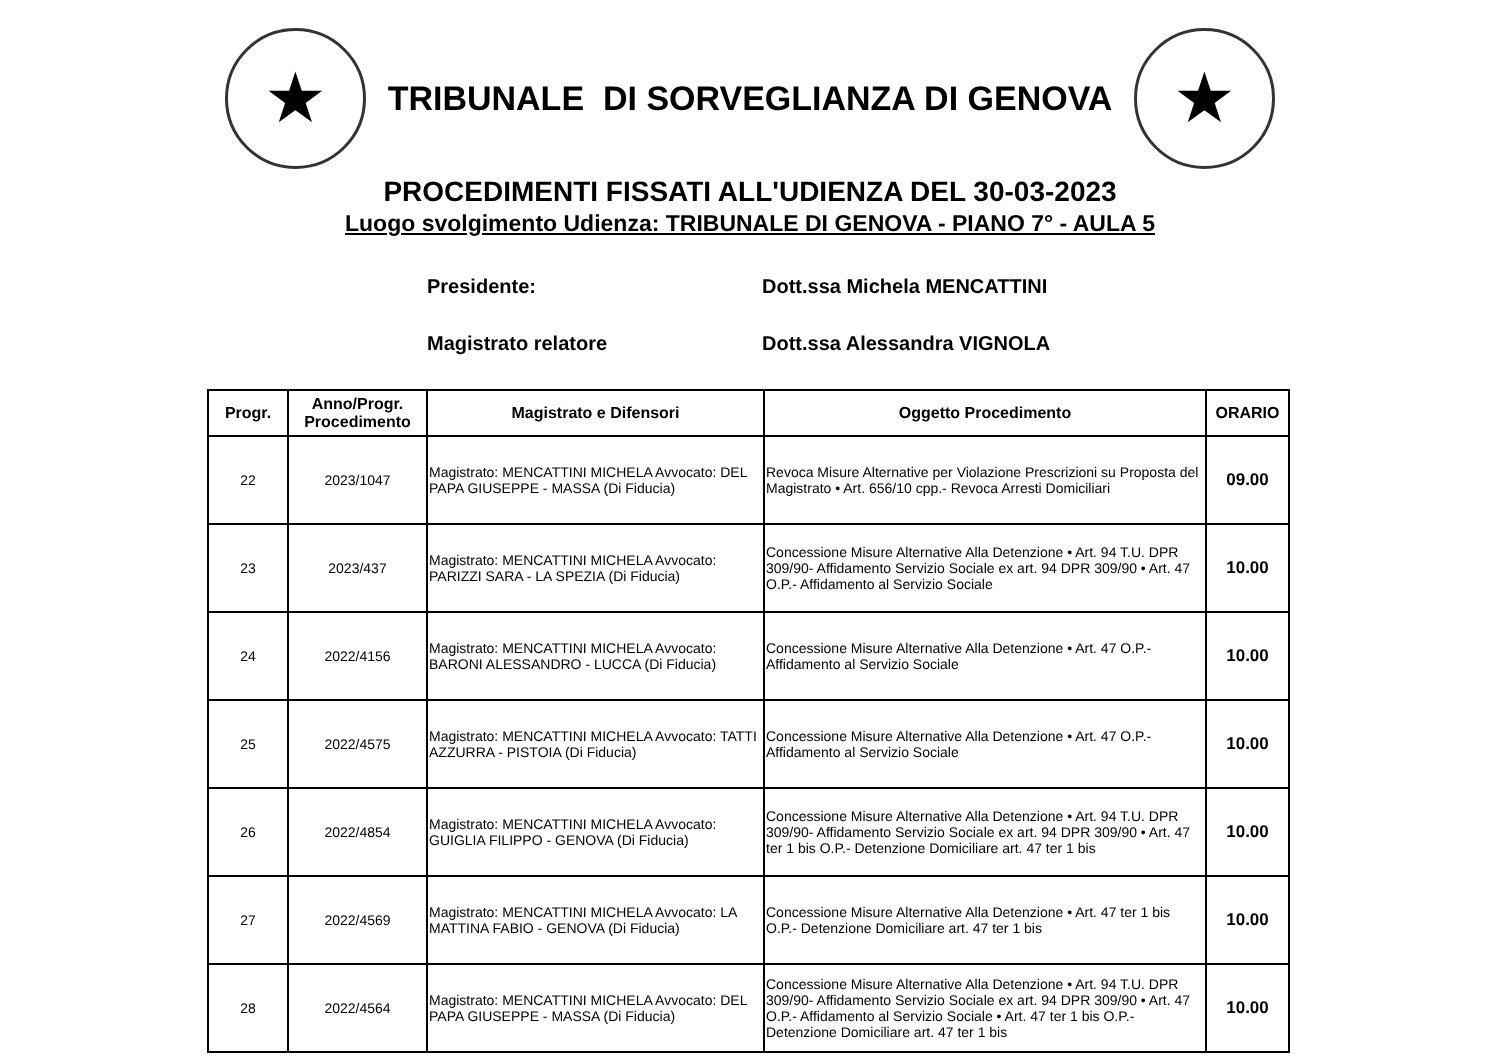★
TRIBUNALE DI SORVEGLIANZA DI GENOVA
★
PROCEDIMENTI FISSATI ALL'UDIENZA DEL 30-03-2023
Luogo svolgimento Udienza: TRIBUNALE DI GENOVA - PIANO 7° - AULA 5
Presidente: Dott.ssa Michela MENCATTINI
Magistrato relatore Dott.ssa Alessandra VIGNOLA
| Progr. | Anno/Progr. Procedimento | Magistrato e Difensori | Oggetto Procedimento | ORARIO |
| --- | --- | --- | --- | --- |
| 22 | 2023/1047 | Magistrato: MENCATTINI MICHELA Avvocato: DEL PAPA GIUSEPPE - MASSA (Di Fiducia) | Revoca Misure Alternative per Violazione Prescrizioni su Proposta del Magistrato • Art. 656/10 cpp.- Revoca Arresti Domiciliari | 09.00 |
| 23 | 2023/437 | Magistrato: MENCATTINI MICHELA Avvocato: PARIZZI SARA - LA SPEZIA (Di Fiducia) | Concessione Misure Alternative Alla Detenzione • Art. 94 T.U. DPR 309/90- Affidamento Servizio Sociale ex art. 94 DPR 309/90 • Art. 47 O.P.- Affidamento al Servizio Sociale | 10.00 |
| 24 | 2022/4156 | Magistrato: MENCATTINI MICHELA Avvocato: BARONI ALESSANDRO - LUCCA (Di Fiducia) | Concessione Misure Alternative Alla Detenzione • Art. 47 O.P.- Affidamento al Servizio Sociale | 10.00 |
| 25 | 2022/4575 | Magistrato: MENCATTINI MICHELA Avvocato: TATTI AZZURRA - PISTOIA (Di Fiducia) | Concessione Misure Alternative Alla Detenzione • Art. 47 O.P.- Affidamento al Servizio Sociale | 10.00 |
| 26 | 2022/4854 | Magistrato: MENCATTINI MICHELA Avvocato: GUIGLIA FILIPPO - GENOVA (Di Fiducia) | Concessione Misure Alternative Alla Detenzione • Art. 94 T.U. DPR 309/90- Affidamento Servizio Sociale ex art. 94 DPR 309/90 • Art. 47 ter 1 bis O.P.- Detenzione Domiciliare art. 47 ter 1 bis | 10.00 |
| 27 | 2022/4569 | Magistrato: MENCATTINI MICHELA Avvocato: LA MATTINA FABIO - GENOVA (Di Fiducia) | Concessione Misure Alternative Alla Detenzione • Art. 47 ter 1 bis O.P.- Detenzione Domiciliare art. 47 ter 1 bis | 10.00 |
| 28 | 2022/4564 | Magistrato: MENCATTINI MICHELA Avvocato: DEL PAPA GIUSEPPE - MASSA (Di Fiducia) | Concessione Misure Alternative Alla Detenzione • Art. 94 T.U. DPR 309/90- Affidamento Servizio Sociale ex art. 94 DPR 309/90 • Art. 47 O.P.- Affidamento al Servizio Sociale • Art. 47 ter 1 bis O.P.- Detenzione Domiciliare art. 47 ter 1 bis | 10.00 |